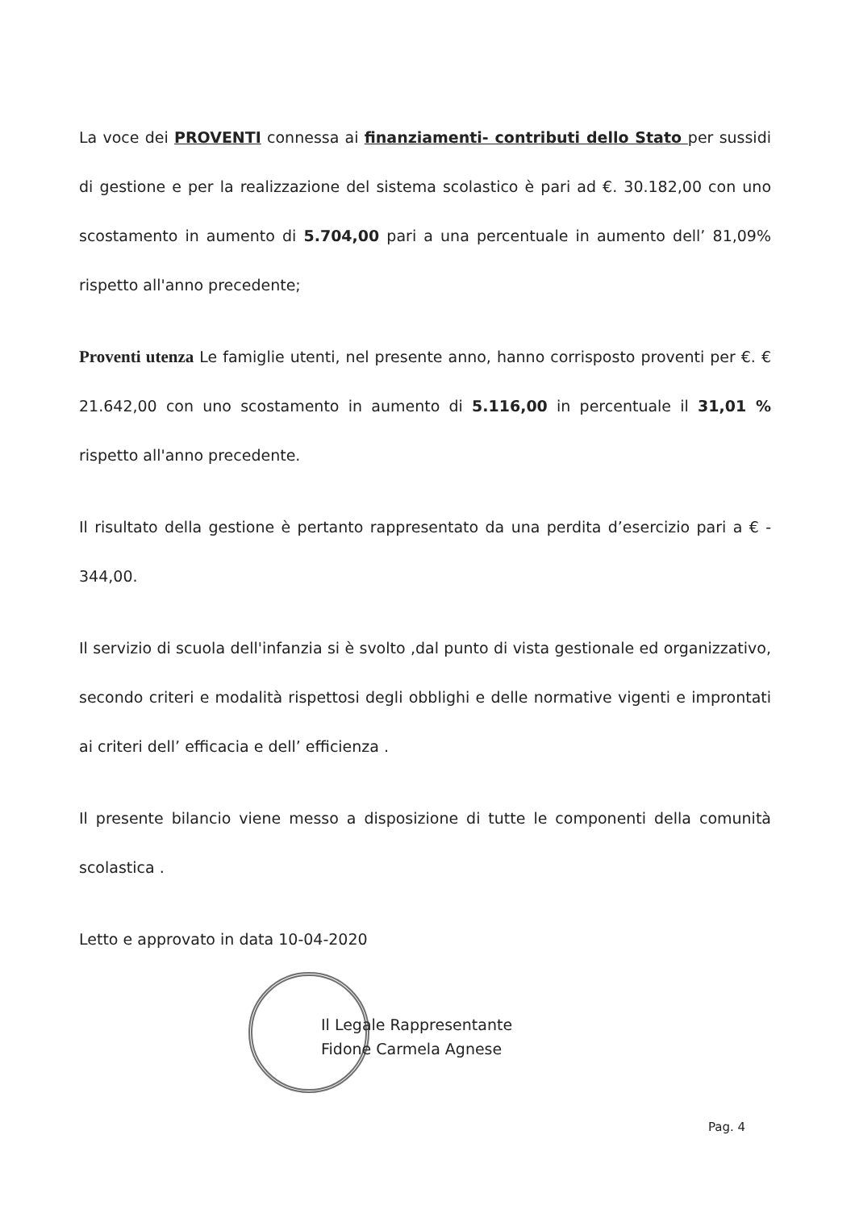La voce dei PROVENTI connessa ai finanziamenti- contributi dello Stato per sussidi di gestione e per la realizzazione del sistema scolastico è pari ad €. 30.182,00 con uno scostamento in aumento di 5.704,00 pari a una percentuale in aumento dell’ 81,09% rispetto all'anno precedente;
Proventi utenza Le famiglie utenti, nel presente anno, hanno corrisposto proventi per €. € 21.642,00 con uno scostamento in aumento di 5.116,00 in percentuale il 31,01 % rispetto all'anno precedente.
Il risultato della gestione è pertanto rappresentato da una perdita d’esercizio pari a € - 344,00.
Il servizio di scuola dell'infanzia si è svolto ,dal punto di vista gestionale ed organizzativo, secondo criteri e modalità rispettosi degli obblighi e delle normative vigenti e improntati ai criteri dell’ efficacia e dell’ efficienza .
Il presente bilancio viene messo a disposizione di tutte le componenti della comunità scolastica .
Letto e approvato in data 10-04-2020
Il Legale Rappresentante
Fidone Carmela Agnese
Pag. 4